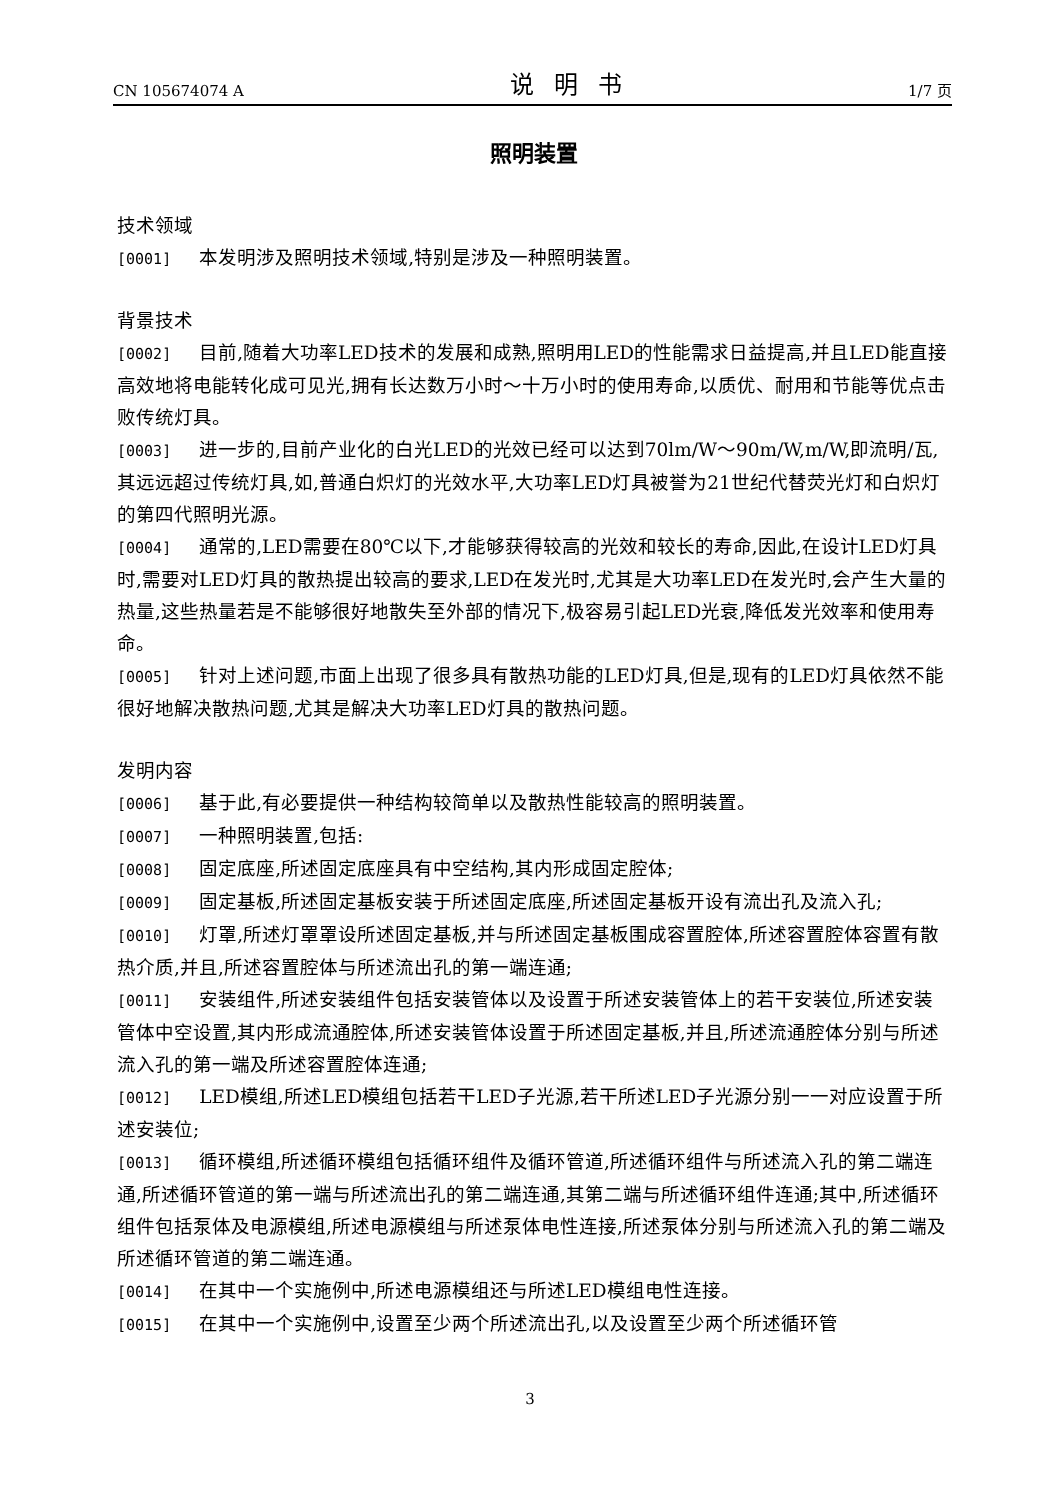CN 105674074 A 说明书 1/7 页
照明装置
技术领域
[0001] 本发明涉及照明技术领域,特别是涉及一种照明装置。
背景技术
[0002] 目前,随着大功率LED技术的发展和成熟,照明用LED的性能需求日益提高,并且LED能直接高效地将电能转化成可见光,拥有长达数万小时～十万小时的使用寿命,以质优、耐用和节能等优点击败传统灯具。
[0003] 进一步的,目前产业化的白光LED的光效已经可以达到70lm/W～90m/W,m/W,即流明/瓦,其远远超过传统灯具,如,普通白炽灯的光效水平,大功率LED灯具被誉为21世纪代替荧光灯和白炽灯的第四代照明光源。
[0004] 通常的,LED需要在80℃以下,才能够获得较高的光效和较长的寿命,因此,在设计LED灯具时,需要对LED灯具的散热提出较高的要求,LED在发光时,尤其是大功率LED在发光时,会产生大量的热量,这些热量若是不能够很好地散失至外部的情况下,极容易引起LED光衰,降低发光效率和使用寿命。
[0005] 针对上述问题,市面上出现了很多具有散热功能的LED灯具,但是,现有的LED灯具依然不能很好地解决散热问题,尤其是解决大功率LED灯具的散热问题。
发明内容
[0006] 基于此,有必要提供一种结构较简单以及散热性能较高的照明装置。
[0007] 一种照明装置,包括:
[0008] 固定底座,所述固定底座具有中空结构,其内形成固定腔体;
[0009] 固定基板,所述固定基板安装于所述固定底座,所述固定基板开设有流出孔及流入孔;
[0010] 灯罩,所述灯罩罩设所述固定基板,并与所述固定基板围成容置腔体,所述容置腔体容置有散热介质,并且,所述容置腔体与所述流出孔的第一端连通;
[0011] 安装组件,所述安装组件包括安装管体以及设置于所述安装管体上的若干安装位,所述安装管体中空设置,其内形成流通腔体,所述安装管体设置于所述固定基板,并且,所述流通腔体分别与所述流入孔的第一端及所述容置腔体连通;
[0012] LED模组,所述LED模组包括若干LED子光源,若干所述LED子光源分别一一对应设置于所述安装位;
[0013] 循环模组,所述循环模组包括循环组件及循环管道,所述循环组件与所述流入孔的第二端连通,所述循环管道的第一端与所述流出孔的第二端连通,其第二端与所述循环组件连通;其中,所述循环组件包括泵体及电源模组,所述电源模组与所述泵体电性连接,所述泵体分别与所述流入孔的第二端及所述循环管道的第二端连通。
[0014] 在其中一个实施例中,所述电源模组还与所述LED模组电性连接。
[0015] 在其中一个实施例中,设置至少两个所述流出孔,以及设置至少两个所述循环管
3